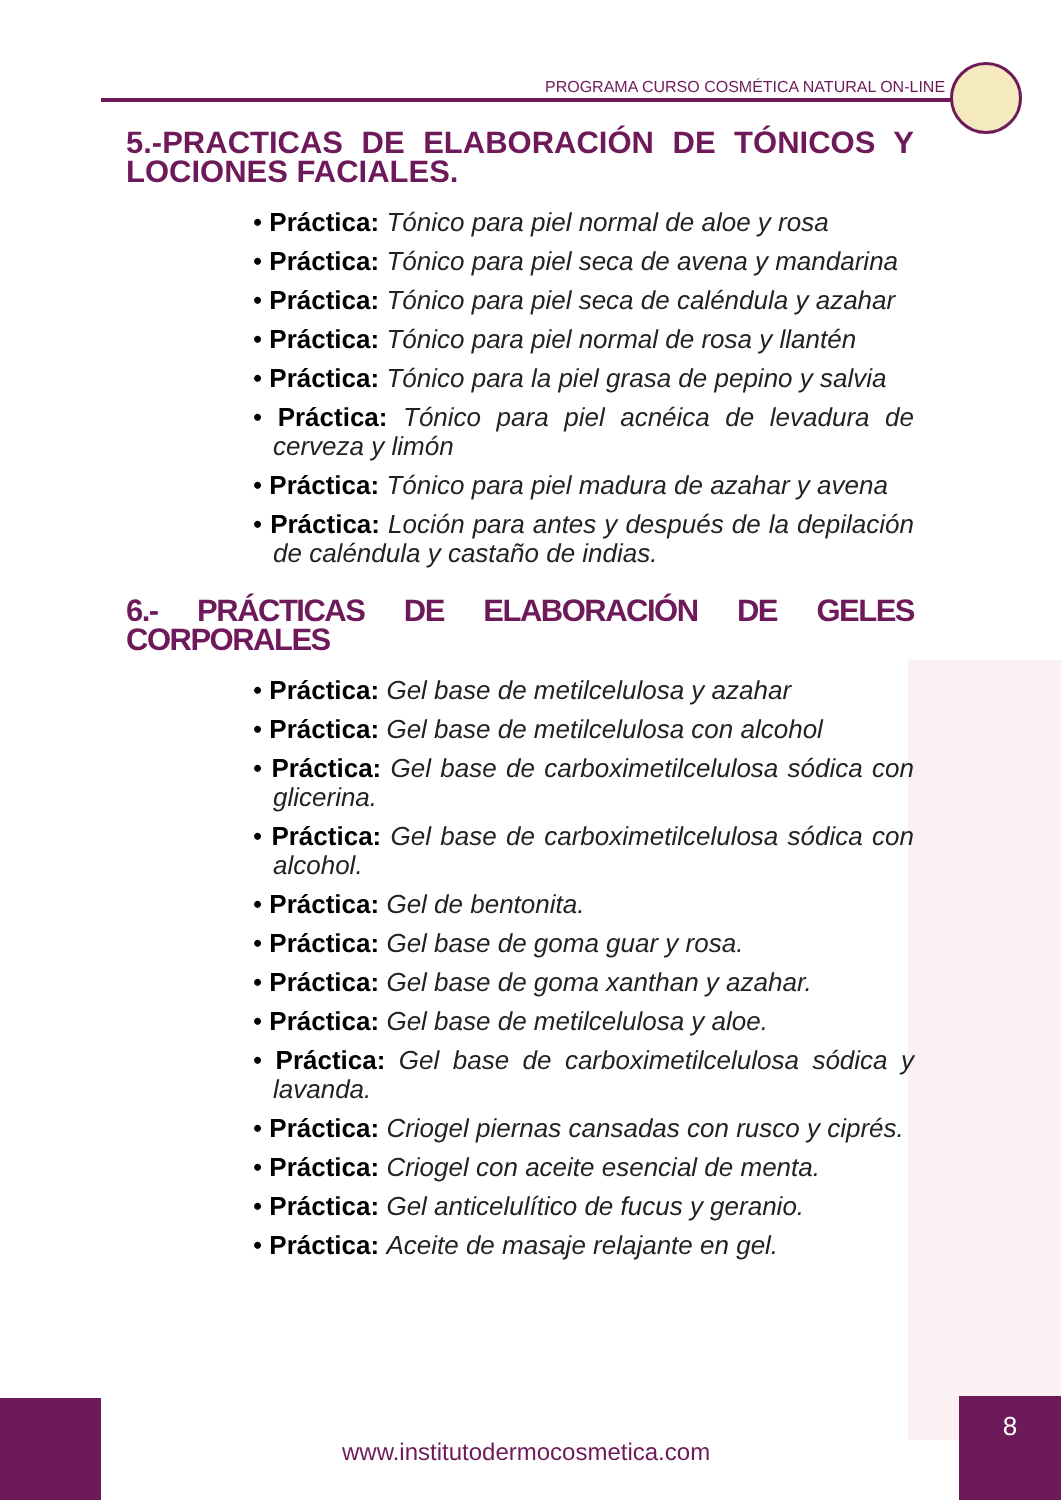PROGRAMA CURSO COSMÉTICA NATURAL ON-LINE
5.-PRACTICAS DE ELABORACIÓN DE TÓNICOS Y LOCIONES FACIALES.
• Práctica: Tónico para piel normal de aloe y rosa
• Práctica: Tónico para piel seca de avena y mandarina
• Práctica: Tónico para piel seca de caléndula y azahar
• Práctica: Tónico para piel normal de rosa y llantén
• Práctica: Tónico para la piel grasa de pepino y salvia
• Práctica: Tónico para piel acnéica de levadura de cerveza y limón
• Práctica: Tónico para piel madura de azahar y avena
• Práctica: Loción para antes y después de la depilación de caléndula y castaño de indias.
6.- PRÁCTICAS DE ELABORACIÓN DE GELES CORPORALES
• Práctica: Gel base de metilcelulosa y azahar
• Práctica: Gel base de metilcelulosa con alcohol
• Práctica: Gel base de carboximetilcelulosa sódica con glicerina.
• Práctica: Gel base de carboximetilcelulosa sódica con alcohol.
• Práctica: Gel de bentonita.
• Práctica: Gel base de goma guar y rosa.
• Práctica: Gel base de goma xanthan y azahar.
• Práctica: Gel base de metilcelulosa y aloe.
• Práctica: Gel base de carboximetilcelulosa sódica y lavanda.
• Práctica: Criogel piernas cansadas con rusco y ciprés.
• Práctica: Criogel con aceite esencial de menta.
• Práctica: Gel anticelulítico de fucus y geranio.
• Práctica: Aceite de masaje relajante en gel.
www.institutodermocosmetica.com
8